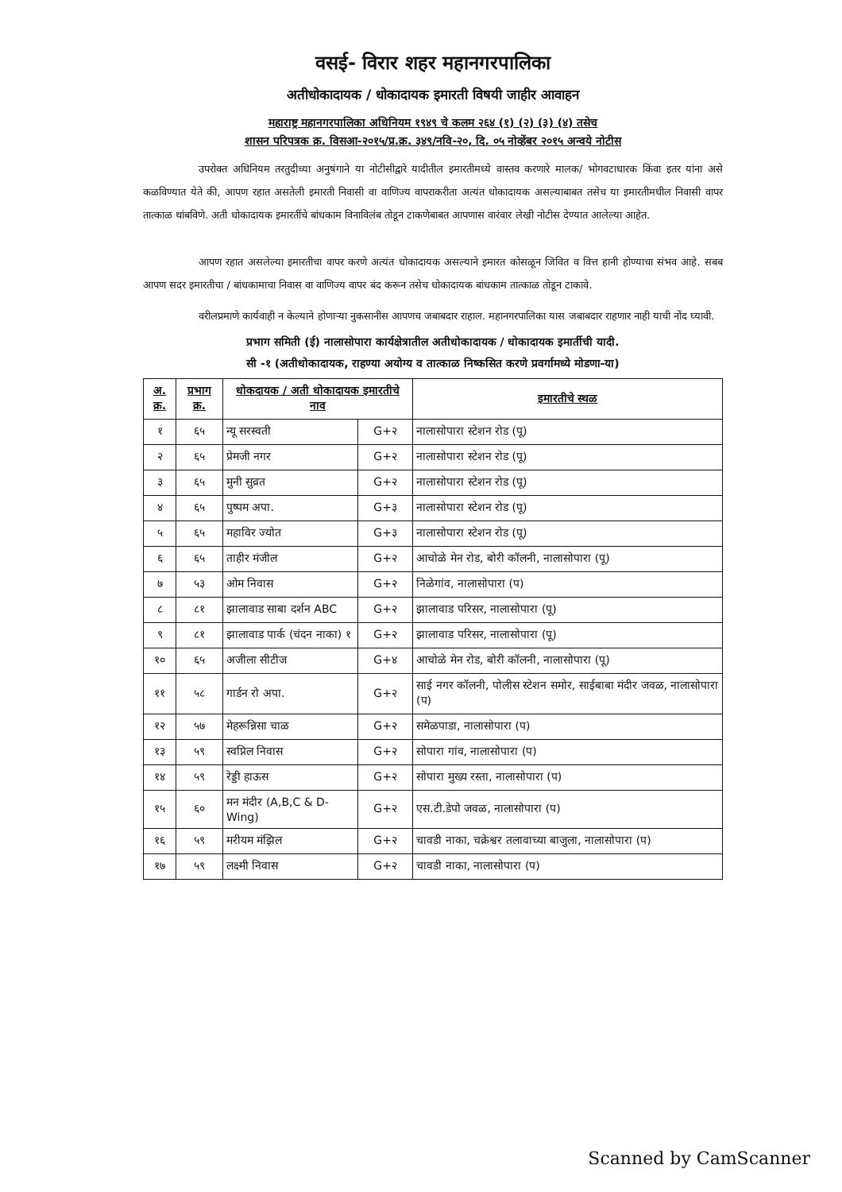वसई- विरार शहर महानगरपालिका
अतीधोकादायक / धोकादायक इमारती विषयी जाहीर आवाहन
महाराष्ट्र महानगरपालिका अधिनियम १९४९ चे कलम २६४ (१) (२) (३) (४) तसेच
शासन परिपत्रक क्र. विसआ-२०१५/प्र.क्र. ३४९/नवि-२०, दि. ०५ नोव्हेंबर २०१५ अन्वये नोटीस
उपरोक्त अधिनियम तरतुदीच्या अनुषंगाने या नोटीसीद्वारे यादीतील इमारतीमध्ये वास्तव करणारे मालक/ भोगवटाधारक किंवा इतर यांना असे कळविण्यात येते की, आपण रहात असतेली इमारती निवासी वा वाणिज्य वापराकरीता अत्यंत धोकादायक असल्याबाबत तसेच या इमारतीमधील निवासी वापर तात्काळ थांबविणे. अती धोकादायक इमारतींचे बांधकाम विनाविलंब तोडून टाकणेबाबत आपणास वारंवार लेखी नोटीस देण्यात आलेल्या आहेत.
आपण रहात असलेल्या इमारतीचा वापर करणे अत्यंत धोकादायक असल्याने इमारत कोसळून जिवित व वित्त हानी होण्याचा संभव आहे. सबब आपण सदर इमारतीचा / बांधकामाचा निवास वा वाणिज्य वापर बंद करून तसेच धोकादायक बांधकाम तात्काळ तोडून टाकावे.
वरीलप्रमाणे कार्यवाही न केल्याने होणाऱ्या नुकसानीस आपणच जबाबदार राहाल. महानगरपालिका यास जबाबदार राहणार नाही याची नोंद घ्यावी.
प्रभाग समिती (ई) नालासोपारा कार्यक्षेत्रातील अतीधोकादायक / धोकादायक इमार्तीची यादी.
सी -१ (अतीधोकादायक, राहण्या अयोग्य व तात्काळ निष्कसित करणे प्रवर्गामध्ये मोडणा-या)
| अ. क्र. | प्रभाग क्र. | धोकदायक / अती धोकादायक इमारतीचे नाव | | इमारतीचे स्थळ |
| --- | --- | --- | --- | --- |
| १ | ६५ | न्यू सरस्वती | G+२ | नालासोपारा स्टेशन रोड (पू) |
| २ | ६५ | प्रेमजी नगर | G+२ | नालासोपारा स्टेशन रोड (पू) |
| ३ | ६५ | मुनी सुव्रत | G+२ | नालासोपारा स्टेशन रोड (पू) |
| ४ | ६५ | पुष्पम अपा. | G+३ | नालासोपारा स्टेशन रोड (पू) |
| ५ | ६५ | महाविर ज्योत | G+३ | नालासोपारा स्टेशन रोड (पू) |
| ६ | ६५ | ताहीर मंजील | G+२ | आचोळे मेन रोड, बोरी कॉलनी, नालासोपारा (पू) |
| ७ | ५३ | ओम निवास | G+२ | निळेगांव, नालासोपारा (प) |
| ८ | ८१ | झालावाड साबा दर्शन ABC | G+२ | झालावाड परिसर, नालासोपारा (पू) |
| ९ | ८१ | झालावाड पार्क (चंदन नाका) १ | G+२ | झालावाड परिसर, नालासोपारा (पू) |
| १० | ६५ | अजीला सीटीज | G+४ | आचोळे मेन रोड, बोरी कॉलनी, नालासोपारा (पू) |
| ११ | ५८ | गार्डन रो अपा. | G+२ | साई नगर कॉलनी, पोलीस स्टेशन समोर, साईबाबा मंदीर जवळ, नालासोपारा (प) |
| १२ | ५७ | मेहरून्निसा चाळ | G+२ | समेळपाडा, नालासोपारा (प) |
| १३ | ५९ | स्वप्निल निवास | G+२ | सोपारा गांव, नालासोपारा (प) |
| १४ | ५९ | रेड्डी हाऊस | G+२ | सोपारा मुख्य रस्ता, नालासोपारा (प) |
| १५ | ६० | मन मंदीर (A,B,C & D-Wing) | G+२ | एस.टी.डेपो जवळ, नालासोपारा (प) |
| १६ | ५९ | मरीयम मंझिल | G+२ | चावडी नाका, चक्रेश्वर तलावाच्या बाजुला, नालासोपारा (प) |
| १७ | ५९ | लक्ष्मी निवास | G+२ | चावडी नाका, नालासोपारा (प) |
Scanned by CamScanner